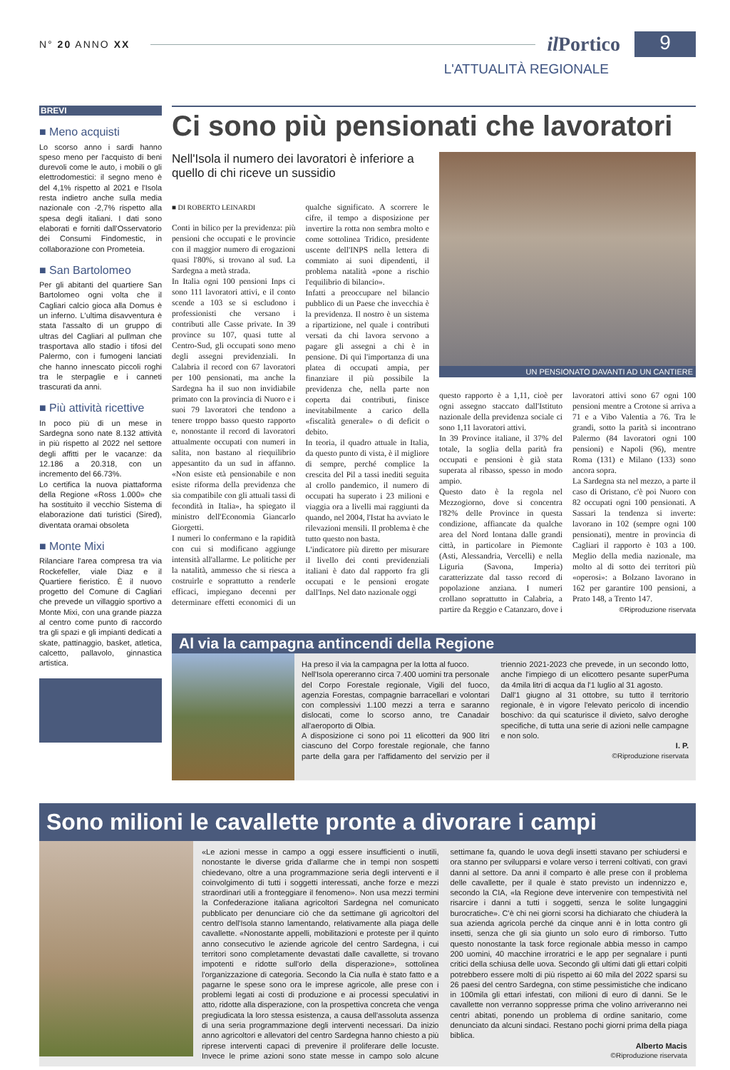N° 20 ANNO XX
il Portico
9
L'ATTUALITÀ REGIONALE
BREVI
■ Meno acquisti
Lo scorso anno i sardi hanno speso meno per l'acquisto di beni durevoli come le auto, i mobili o gli elettrodomestici: il segno meno è del 4,1% rispetto al 2021 e l'Isola resta indietro anche sulla media nazionale con -2,7% rispetto alla spesa degli italiani. I dati sono elaborati e forniti dall'Osservatorio dei Consumi Findomestic, in collaborazione con Prometeia.
■ San Bartolomeo
Per gli abitanti del quartiere San Bartolomeo ogni volta che il Cagliari calcio gioca alla Domus è un inferno. L'ultima disavventura è stata l'assalto di un gruppo di ultras del Cagliari al pullman che trasportava allo stadio i tifosi del Palermo, con i fumogeni lanciati che hanno innescato piccoli roghi tra le sterpaglie e i canneti trascurati da anni.
■ Più attività ricettive
In poco più di un mese in Sardegna sono nate 8.132 attività in più rispetto al 2022 nel settore degli affitti per le vacanze: da 12.186 a 20.318, con un incremento del 66.73%.
Lo certifica la nuova piattaforma della Regione «Ross 1.000» che ha sostituito il vecchio Sistema di elaborazione dati turistici (Sired), diventata oramai obsoleta
■ Monte Mixi
Rilanciare l'area compresa tra via Rockefeller, viale Diaz e il Quartiere fieristico. È il nuovo progetto del Comune di Cagliari che prevede un villaggio sportivo a Monte Mixi, con una grande piazza al centro come punto di raccordo tra gli spazi e gli impianti dedicati a skate, pattinaggio, basket, atletica, calcetto, pallavolo, ginnastica artistica.
Ci sono più pensionati che lavoratori
Nell'Isola il numero dei lavoratori è inferiore a quello di chi riceve un sussidio
■ DI ROBERTO LEINARDI
Conti in bilico per la previdenza: più pensioni che occupati e le provincie con il maggior numero di erogazioni quasi l'80%, si trovano al sud. La Sardegna a metà strada.
In Italia ogni 100 pensioni Inps ci sono 111 lavoratori attivi, e il conto scende a 103 se si escludono i professionisti che versano i contributi alle Casse private. In 39 province su 107, quasi tutte al Centro-Sud, gli occupati sono meno degli assegni previdenziali. In Calabria il record con 67 lavoratori per 100 pensionati, ma anche la Sardegna ha il suo non invidiabile primato con la provincia di Nuoro e i suoi 79 lavoratori che tendono a tenere troppo basso questo rapporto e, nonostante il record di lavoratori attualmente occupati con numeri in salita, non bastano al riequilibrio appesantito da un sud in affanno. «Non esiste età pensionabile e non esiste riforma della previdenza che sia compatibile con gli attuali tassi di fecondità in Italia», ha spiegato il ministro dell'Economia Giancarlo Giorgetti.
I numeri lo confermano e la rapidità con cui si modificano aggiunge intensità all'allarme. Le politiche per la natalità, ammesso che si riesca a costruirle e soprattutto a renderle efficaci, impiegano decenni per determinare effetti economici di un qualche significato. A scorrere le cifre, il tempo a disposizione per invertire la rotta non sembra molto e come sottolinea Tridico, presidente uscente dell'INPS nella lettera di commiato ai suoi dipendenti, il problema natalità «pone a rischio l'equilibrio di bilancio».
Infatti a preoccupare nel bilancio pubblico di un Paese che invecchia è la previdenza. Il nostro è un sistema a ripartizione, nel quale i contributi versati da chi lavora servono a pagare gli assegni a chi è in pensione. Di qui l'importanza di una platea di occupati ampia, per finanziare il più possibile la previdenza che, nella parte non coperta dai contributi, finisce inevitabilmente a carico della «fiscalità generale» o di deficit o debito.
In teoria, il quadro attuale in Italia, da questo punto di vista, è il migliore di sempre, perché complice la crescita del Pil a tassi inediti seguita al crollo pandemico, il numero di occupati ha superato i 23 milioni e viaggia ora a livelli mai raggiunti da quando, nel 2004, l'Istat ha avviato le rilevazioni mensili. Il problema è che tutto questo non basta.
L'indicatore più diretto per misurare il livello dei conti previdenziali italiani è dato dal rapporto fra gli occupati e le pensioni erogate dall'Inps. Nel dato nazionale oggi
UN PENSIONATO DAVANTI AD UN CANTIERE
questo rapporto è a 1,11, cioè per ogni assegno staccato dall'Istituto nazionale della previdenza sociale ci sono 1,11 lavoratori attivi.
In 39 Province italiane, il 37% del totale, la soglia della parità fra occupati e pensioni è già stata superata al ribasso, spesso in modo ampio.
Questo dato è la regola nel Mezzogiorno, dove si concentra l'82% delle Province in questa condizione, affiancate da qualche area del Nord lontana dalle grandi città, in particolare in Piemonte (Asti, Alessandria, Vercelli) e nella Liguria (Savona, Imperia) caratterizzate dal tasso record di popolazione anziana. I numeri crollano soprattutto in Calabria, a partire da Reggio e Catanzaro, dove i lavoratori attivi sono 67 ogni 100 pensioni mentre a Crotone si arriva a 71 e a Vibo Valentia a 76. Tra le grandi, sotto la parità si incontrano Palermo (84 lavoratori ogni 100 pensioni) e Napoli (96), mentre Roma (131) e Milano (133) sono ancora sopra.
La Sardegna sta nel mezzo, a parte il caso di Oristano, c'è poi Nuoro con 82 occupati ogni 100 pensionati. A Sassari la tendenza si inverte: lavorano in 102 (sempre ogni 100 pensionati), mentre in provincia di Cagliari il rapporto è 103 a 100. Meglio della media nazionale, ma molto al di sotto dei territori più «operosi»: a Bolzano lavorano in 162 per garantire 100 pensioni, a Prato 148, a Trento 147.
©Riproduzione riservata
Al via la campagna antincendi della Regione
Ha preso il via la campagna per la lotta al fuoco.
Nell'Isola opereranno circa 7.400 uomini tra personale del Corpo Forestale regionale, Vigili del fuoco, agenzia Forestas, compagnie barracellari e volontari con complessivi 1.100 mezzi a terra e saranno dislocati, come lo scorso anno, tre Canadair all'aeroporto di Olbia.
A disposizione ci sono poi 11 elicotteri da 900 litri ciascuno del Corpo forestale regionale, che fanno parte della gara per l'affidamento del servizio per il triennio 2021-2023 che prevede, in un secondo lotto, anche l'impiego di un elicottero pesante superPuma da 4mila litri di acqua da l'1 luglio al 31 agosto.
Dall'1 giugno al 31 ottobre, su tutto il territorio regionale, è in vigore l'elevato pericolo di incendio boschivo: da qui scaturisce il divieto, salvo deroghe specifiche, di tutta una serie di azioni nelle campagne e non solo.
I. P.
©Riproduzione riservata
Sono milioni le cavallette pronte a divorare i campi
«Le azioni messe in campo a oggi essere insufficienti o inutili, nonostante le diverse grida d'allarme che in tempi non sospetti chiedevano, oltre a una programmazione seria degli interventi e il coinvolgimento di tutti i soggetti interessati, anche forze e mezzi straordinari utili a fronteggiare il fenomeno». Non usa mezzi termini la Confederazione italiana agricoltori Sardegna nel comunicato pubblicato per denunciare ciò che da settimane gli agricoltori del centro dell'Isola stanno lamentando, relativamente alla piaga delle cavallette. «Nonostante appelli, mobilitazioni e proteste per il quinto anno consecutivo le aziende agricole del centro Sardegna, i cui territori sono completamente devastati dalle cavallette, si trovano impotenti e ridotte sull'orlo della disperazione», sottolinea l'organizzazione di categoria. Secondo la Cia nulla è stato fatto e a pagarne le spese sono ora le imprese agricole, alle prese con i problemi legati ai costi di produzione e ai processi speculativi in atto, ridotte alla disperazione, con la prospettiva concreta che venga pregiudicata la loro stessa esistenza, a causa dell'assoluta assenza di una seria programmazione degli interventi necessari. Da inizio anno agricoltori e allevatori del centro Sardegna hanno chiesto a più riprese interventi capaci di prevenire il proliferare delle locuste. Invece le prime azioni sono state messe in campo solo alcune settimane fa, quando le uova degli insetti stavano per schiudersi e ora stanno per svilupparsi e volare verso i terreni coltivati, con gravi danni al settore. Da anni il comparto è alle prese con il problema delle cavallette, per il quale è stato previsto un indennizzo e, secondo la CIA, «la Regione deve intervenire con tempestività nel risarcire i danni a tutti i soggetti, senza le solite lungaggini burocratiche». C'è chi nei giorni scorsi ha dichiarato che chiuderà la sua azienda agricola perché da cinque anni è in lotta contro gli insetti, senza che gli sia giunto un solo euro di rimborso. Tutto questo nonostante la task force regionale abbia messo in campo 200 uomini, 40 macchine irroratrici e le app per segnalare i punti critici della schiusa delle uova. Secondo gli ultimi dati gli ettari colpiti potrebbero essere molti di più rispetto ai 60 mila del 2022 sparsi su 26 paesi del centro Sardegna, con stime pessimistiche che indicano in 100mila gli ettari infestati, con milioni di euro di danni. Se le cavallette non verranno soppresse prima che volino arriveranno nei centri abitati, ponendo un problema di ordine sanitario, come denunciato da alcuni sindaci. Restano pochi giorni prima della piaga biblica.
Alberto Macis
©Riproduzione riservata